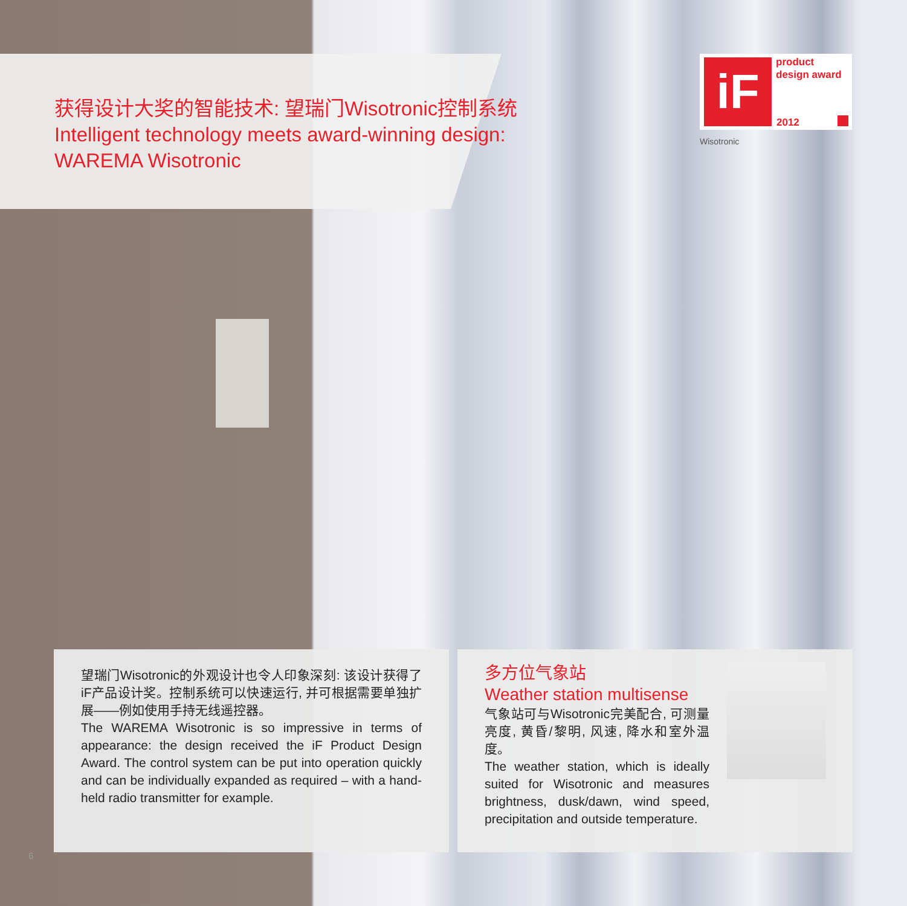获得设计大奖的智能技术: 望瑞门Wisotronic控制系统
Intelligent technology meets award-winning design:
WAREMA Wisotronic
iF
product
design award
2012
Wisotronic
望瑞门Wisotronic的外观设计也令人印象深刻: 该设计获得了iF产品设计奖。控制系统可以快速运行, 并可根据需要单独扩展——例如使用手持无线遥控器。
The WAREMA Wisotronic is so impressive in terms of appearance: the design received the iF Product Design Award. The control system can be put into operation quickly and can be individually expanded as required – with a hand-held radio transmitter for example.
多方位气象站
Weather station multisense
气象站可与Wisotronic完美配合, 可测量亮度, 黄昏/黎明, 风速, 降水和室外温度。
The weather station, which is ideally suited for Wisotronic and measures brightness, dusk/dawn, wind speed, precipitation and outside temperature.
6